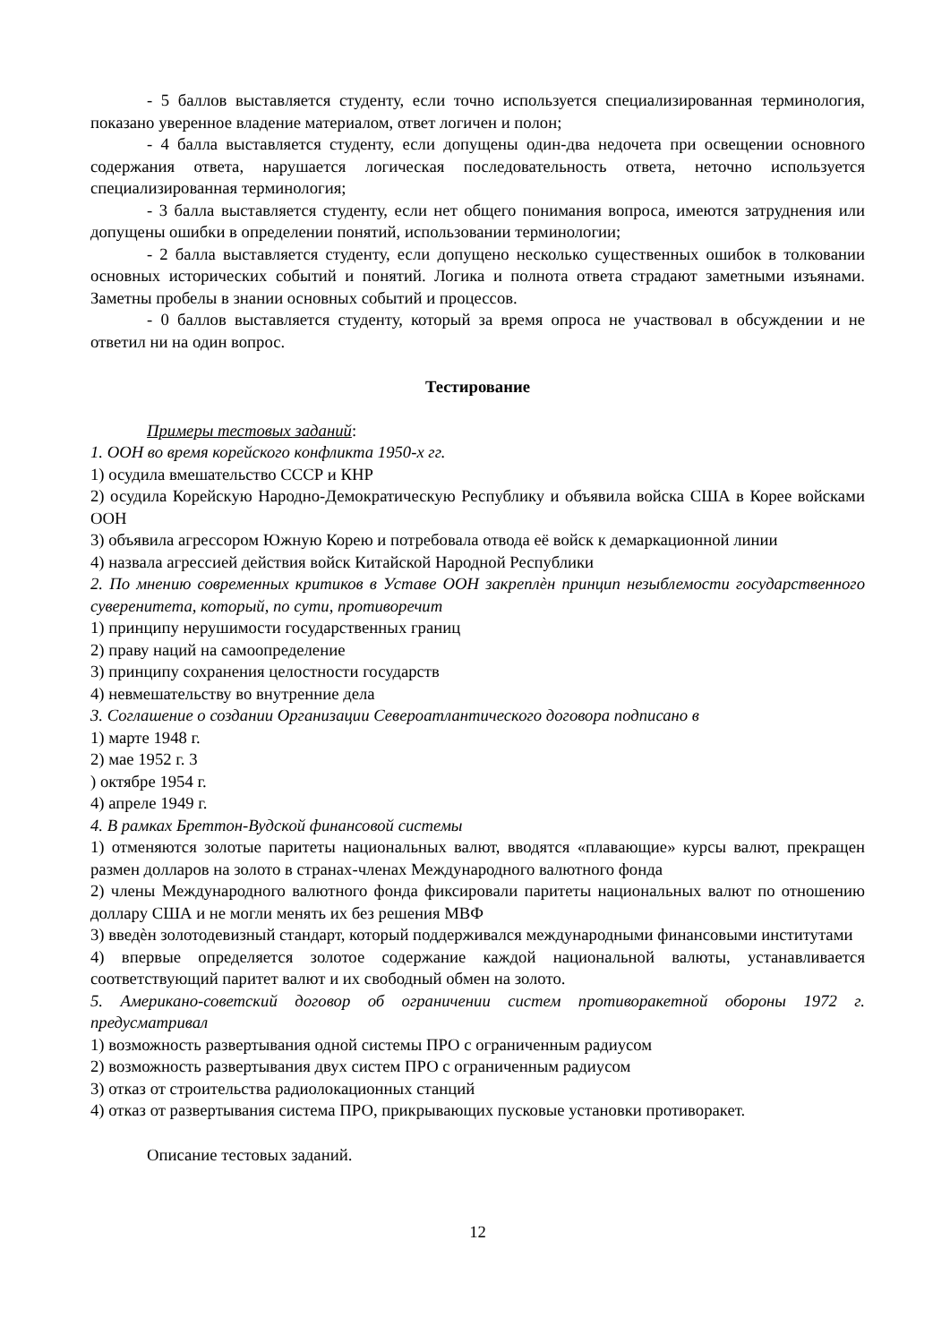- 5 баллов выставляется студенту, если точно используется специализированная терминология, показано уверенное владение материалом, ответ логичен и полон;
- 4 балла выставляется студенту, если допущены один-два недочета при освещении основного содержания ответа, нарушается логическая последовательность ответа, неточно используется специализированная терминология;
- 3 балла выставляется студенту, если нет общего понимания вопроса, имеются затруднения или допущены ошибки в определении понятий, использовании терминологии;
- 2 балла выставляется студенту, если допущено несколько существенных ошибок в толковании основных исторических событий и понятий. Логика и полнота ответа страдают заметными изъянами. Заметны пробелы в знании основных событий и процессов.
- 0 баллов выставляется студенту, который за время опроса не участвовал в обсуждении и не ответил ни на один вопрос.
Тестирование
Примеры тестовых заданий:
1. ООН во время корейского конфликта 1950-х гг.
1) осудила вмешательство СССР и КНР
2) осудила Корейскую Народно-Демократическую Республику и объявила войска США в Корее войсками ООН
3) объявила агрессором Южную Корею и потребовала отвода её войск к демаркационной линии
4) назвала агрессией действия войск Китайской Народной Республики
2. По мнению современных критиков в Уставе ООН закреплѐн принцип незыблемости государственного суверенитета, который, по сути, противоречит
1) принципу нерушимости государственных границ
2) праву наций на самоопределение
3) принципу сохранения целостности государств
4) невмешательству во внутренние дела
3. Соглашение о создании Организации Североатлантического договора подписано в
1) марте 1948 г.
2) мае 1952 г. 3
) октябре 1954 г.
4) апреле 1949 г.
4. В рамках Бреттон-Вудской финансовой системы
1) отменяются золотые паритеты национальных валют, вводятся «плавающие» курсы валют, прекращен размен долларов на золото в странах-членах Международного валютного фонда
2) члены Международного валютного фонда фиксировали паритеты национальных валют по отношению доллару США и не могли менять их без решения МВФ
3) введѐн золотодевизный стандарт, который поддерживался международными финансовыми институтами
4) впервые определяется золотое содержание каждой национальной валюты, устанавливается соответствующий паритет валют и их свободный обмен на золото.
5. Американо-советский договор об ограничении систем противоракетной обороны 1972 г. предусматривал
1) возможность развертывания одной системы ПРО с ограниченным радиусом
2) возможность развертывания двух систем ПРО с ограниченным радиусом
3) отказ от строительства радиолокационных станций
4) отказ от развертывания система ПРО, прикрывающих пусковые установки противоракет.
Описание тестовых заданий.
12